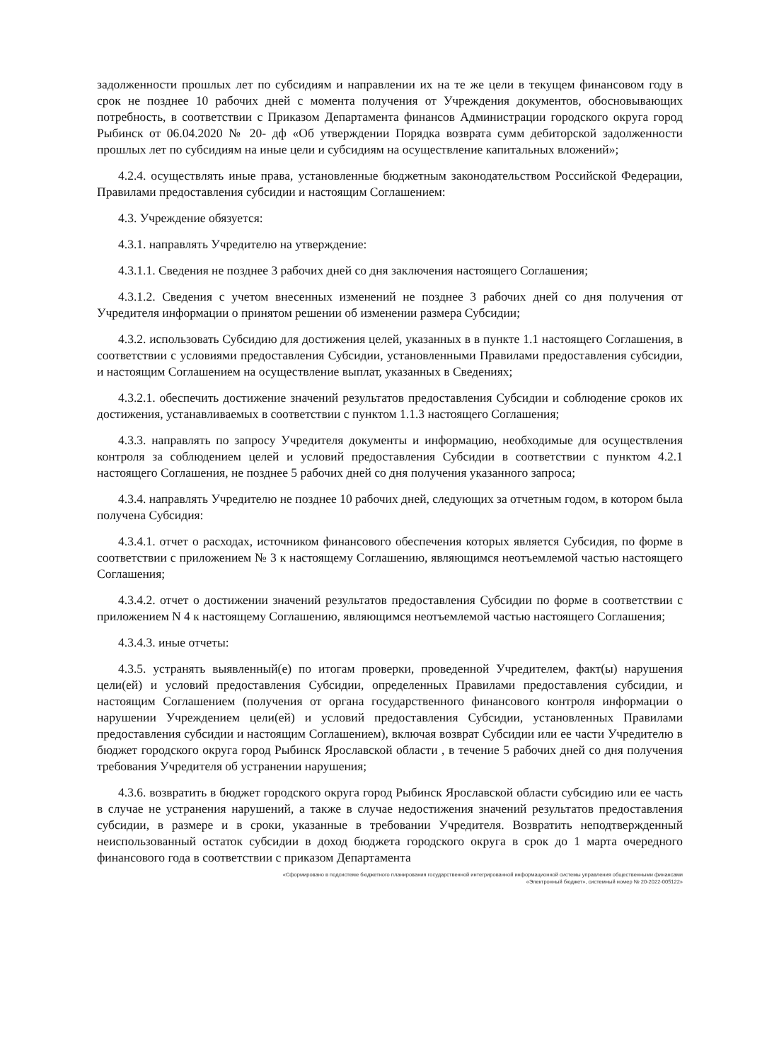задолженности прошлых лет по субсидиям и направлении их на те же цели в текущем финансовом году в срок не позднее 10 рабочих дней с момента получения от Учреждения документов, обосновывающих потребность, в соответствии с Приказом Департамента финансов Администрации городского округа город Рыбинск от 06.04.2020 № 20- дф «Об утверждении Порядка возврата сумм дебиторской задолженности прошлых лет по субсидиям на иные цели и субсидиям на осуществление капитальных вложений»;
4.2.4. осуществлять иные права, установленные бюджетным законодательством Российской Федерации, Правилами предоставления субсидии и настоящим Соглашением:
4.3. Учреждение обязуется:
4.3.1. направлять Учредителю на утверждение:
4.3.1.1. Сведения не позднее 3 рабочих дней со дня заключения настоящего Соглашения;
4.3.1.2. Сведения с учетом внесенных изменений не позднее 3 рабочих дней со дня получения от Учредителя информации о принятом решении об изменении размера Субсидии;
4.3.2. использовать Субсидию для достижения целей, указанных в в пункте 1.1 настоящего Соглашения, в соответствии с условиями предоставления Субсидии, установленными Правилами предоставления субсидии, и настоящим Соглашением на осуществление выплат, указанных в Сведениях;
4.3.2.1. обеспечить достижение значений результатов предоставления Субсидии и соблюдение сроков их достижения, устанавливаемых в соответствии с пунктом 1.1.3 настоящего Соглашения;
4.3.3. направлять по запросу Учредителя документы и информацию, необходимые для осуществления контроля за соблюдением целей и условий предоставления Субсидии в соответствии с пунктом 4.2.1 настоящего Соглашения, не позднее 5 рабочих дней со дня получения указанного запроса;
4.3.4. направлять Учредителю не позднее 10 рабочих дней, следующих за отчетным годом, в котором была получена Субсидия:
4.3.4.1. отчет о расходах, источником финансового обеспечения которых является Субсидия, по форме в соответствии с приложением № 3 к настоящему Соглашению, являющимся неотъемлемой частью настоящего Соглашения;
4.3.4.2. отчет о достижении значений результатов предоставления Субсидии по форме в соответствии с приложением N 4 к настоящему Соглашению, являющимся неотъемлемой частью настоящего Соглашения;
4.3.4.3. иные отчеты:
4.3.5. устранять выявленный(е) по итогам проверки, проведенной Учредителем, факт(ы) нарушения цели(ей) и условий предоставления Субсидии, определенных Правилами предоставления субсидии, и настоящим Соглашением (получения от органа государственного финансового контроля информации о нарушении Учреждением цели(ей) и условий предоставления Субсидии, установленных Правилами предоставления субсидии и настоящим Соглашением), включая возврат Субсидии или ее части Учредителю в бюджет городского округа город Рыбинск Ярославской области , в течение 5 рабочих дней со дня получения требования Учредителя об устранении нарушения;
4.3.6. возвратить в бюджет городского округа город Рыбинск Ярославской области субсидию или ее часть в случае не устранения нарушений, а также в случае недостижения значений результатов предоставления субсидии, в размере и в сроки, указанные в требовании Учредителя. Возвратить неподтвержденный неиспользованный остаток субсидии в доход бюджета городского округа в срок до 1 марта очередного финансового года в соответствии с приказом Департамента
«Сформировано в подсистеме бюджетного планирования государственной интегрированной информационной системы управления общественными финансами
«Электронный бюджет», системный номер № 20-2022-005122»